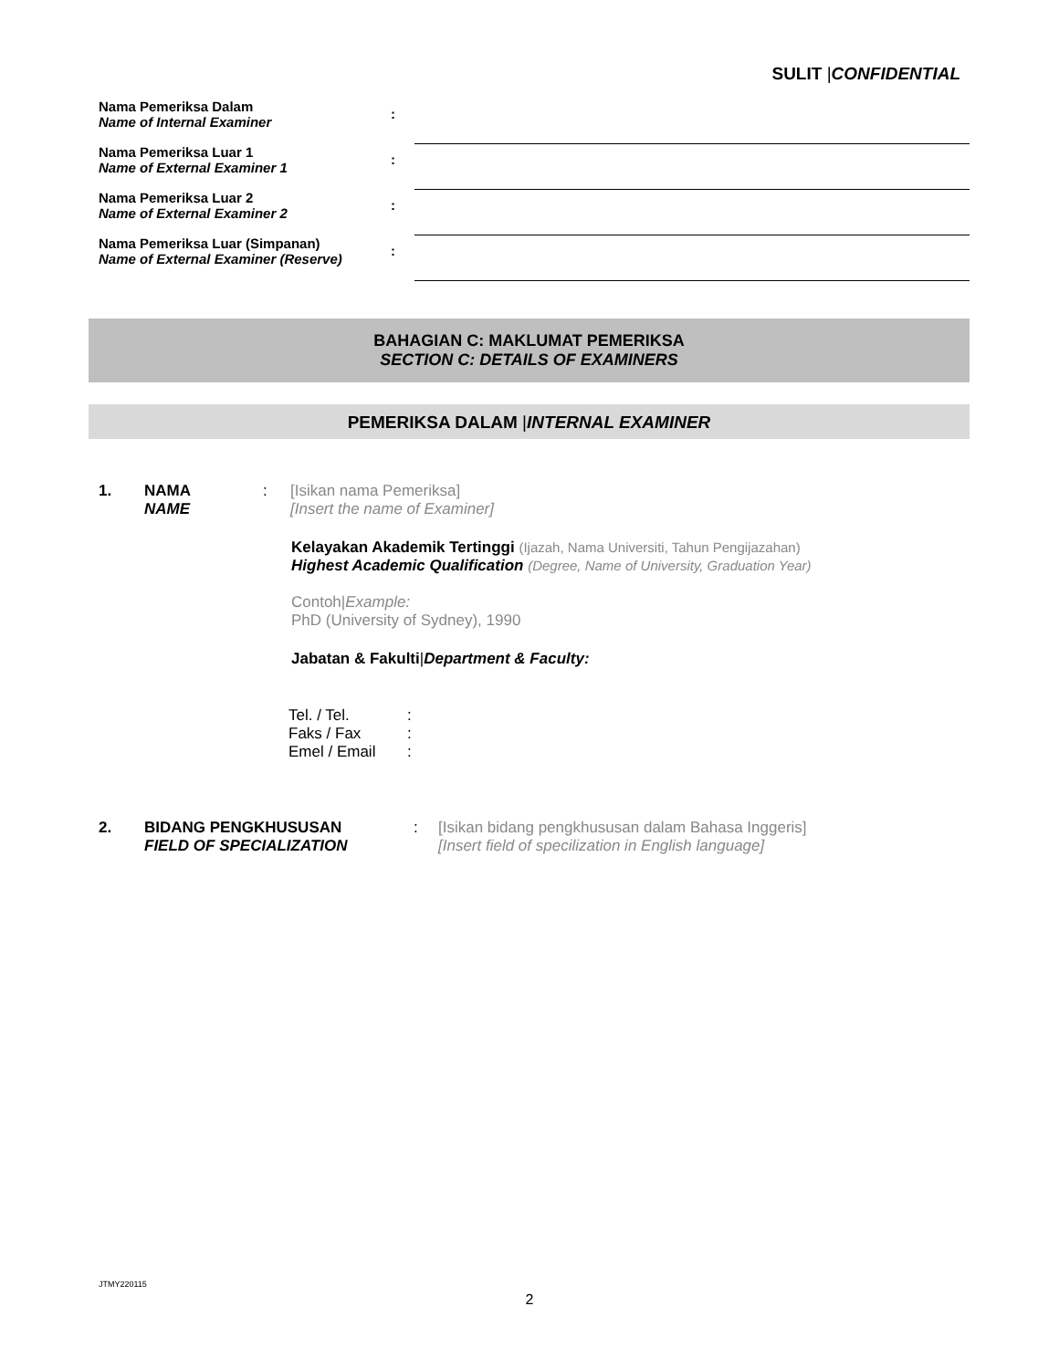SULIT |CONFIDENTIAL
Nama Pemeriksa Dalam
Name of Internal Examiner
:
Nama Pemeriksa Luar 1
Name of External Examiner 1
:
Nama Pemeriksa Luar 2
Name of External Examiner 2
:
Nama Pemeriksa Luar (Simpanan)
Name of External Examiner (Reserve)
:
BAHAGIAN C: MAKLUMAT PEMERIKSA
SECTION C: DETAILS OF EXAMINERS
PEMERIKSA DALAM |INTERNAL EXAMINER
1. NAMA
NAME: [Isikan nama Pemeriksa]
[Insert the name of Examiner]
Kelayakan Akademik Tertinggi (Ijazah, Nama Universiti, Tahun Pengijazahan)
Highest Academic Qualification (Degree, Name of University, Graduation Year)
Contoh|Example:
PhD (University of Sydney), 1990
Jabatan & Fakulti|Department & Faculty:
| Tel. / Tel. | : |
| Faks / Fax | : |
| Emel / Email | : |
2. BIDANG PENGKHUSUSAN
FIELD OF SPECIALIZATION: [Isikan bidang pengkhususan dalam Bahasa Inggeris]
[Insert field of specilization in English language]
JTMY220115
2